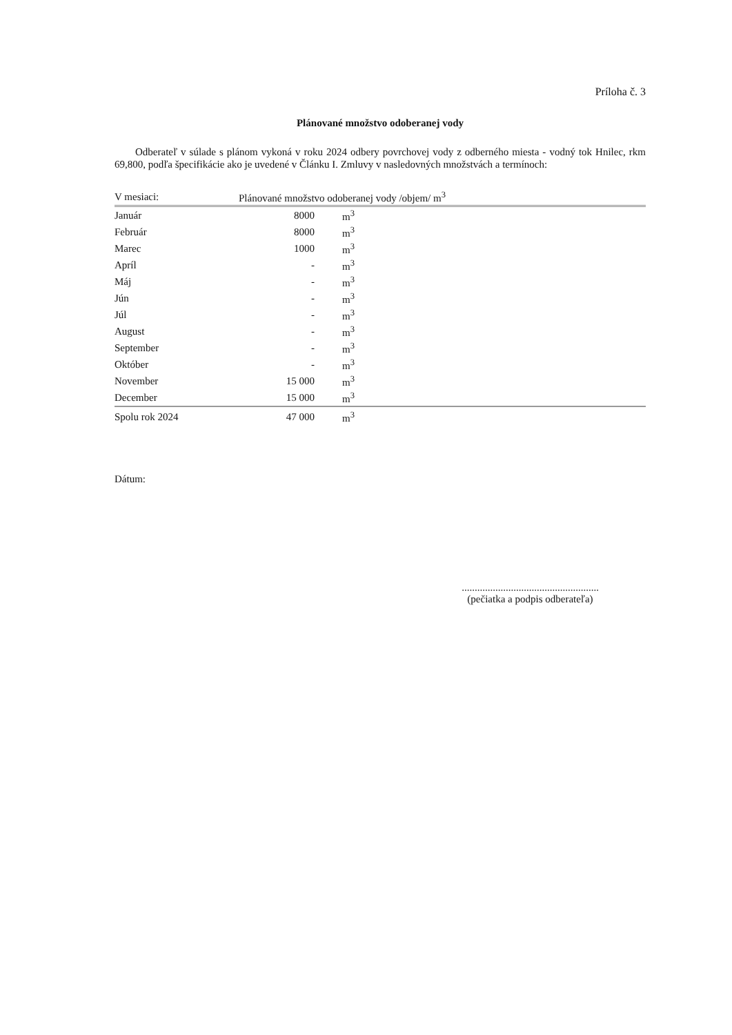Príloha č. 3
Plánované množstvo odoberanej vody
Odberateľ v súlade s plánom vykoná v roku 2024 odbery povrchovej vody z odberného miesta - vodný tok Hnilec, rkm 69,800, podľa špecifikácie ako je uvedené v Článku I. Zmluvy v nasledovných množstvách a termínoch:
| V mesiaci: | Plánované množstvo odoberanej vody /objem/ m<sup>3</sup> | |
| --- | --- | --- |
| Január | 8000 | m<sup>3</sup> |
| Február | 8000 | m<sup>3</sup> |
| Marec | 1000 | m<sup>3</sup> |
| Apríl | - | m<sup>3</sup> |
| Máj | - | m<sup>3</sup> |
| Jún | - | m<sup>3</sup> |
| Júl | - | m<sup>3</sup> |
| August | - | m<sup>3</sup> |
| September | - | m<sup>3</sup> |
| Október | - | m<sup>3</sup> |
| November | 15 000 | m<sup>3</sup> |
| December | 15 000 | m<sup>3</sup> |
| Spolu rok 2024 | 47 000 | m<sup>3</sup> |
Dátum:
.....................................................
(pečiatka a podpis odberateľa)